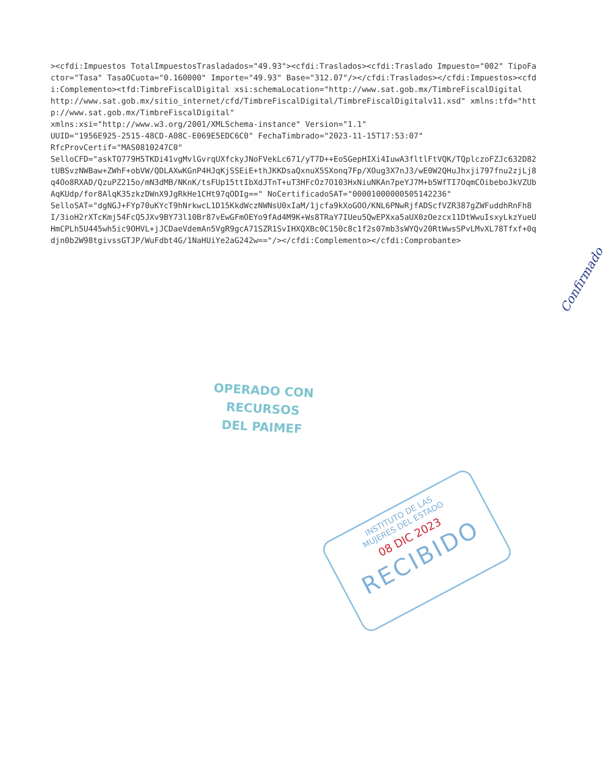><cfdi:Impuestos TotalImpuestosTrasladados="49.93"><cfdi:Traslados><cfdi:Traslado Impuesto="002" TipoFactor="Tasa" TasaOCuota="0.160000" Importe="49.93" Base="312.07"/></cfdi:Traslados></cfdi:Impuestos><cfdi:Complemento><tfd:TimbreFiscalDigital xsi:schemaLocation="http://www.sat.gob.mx/TimbreFiscalDigital http://www.sat.gob.mx/sitio_internet/cfd/TimbreFiscalDigital/TimbreFiscalDigitalv11.xsd" xmlns:tfd="http://www.sat.gob.mx/TimbreFiscalDigital" xmlns:xsi="http://www.w3.org/2001/XMLSchema-instance" Version="1.1" UUID="1956E925-2515-48CD-A08C-E069E5EDC6C0" FechaTimbrado="2023-11-15T17:53:07" RfcProvCertif="MAS0810247C0" SelloCFD="askTO779H5TKDi41vgMvlGvrqUXfckyJNoFVekLc671/yT7D++EoSGepHIXi4IuwA3fltlFtVQK/TQplczoFZJc632D82tUBSvzNWBaw+ZWhF+obVW/QDLAXwKGnP4HJqKjSSEiE+thJKKDsaQxnuX5SXonq7Fp/XOug3X7nJ3/wE0W2QHuJhxji797fnu2zjLj8q4Oo8RXAD/QzuPZ215o/mN3dMB/NKnK/tsFUp15ttIbXdJTnT+uT3HFcOz7O103HxNiuNKAn7peYJ7M+b5WfTI7OqmCOibeboJkVZUbAqKUdp/for8AlqK35zkzDWnX9JgRkHe1CHt97qODIg==" NoCertificadoSAT="00001000000505142236" SelloSAT="dgNGJ+FYp70uKYcT9hNrkwcL1D15KkdWczNWNsU0xIaM/1jcfa9kXoGOO/KNL6PNwRjfADScfVZR387gZWFuddhRnFh8I/3ioH2rXTcKmj54FcQ5JXv9BY73l10Br87vEwGFmOEYo9fAd4M9K+Ws8TRaY7IUeu5QwEPXxa5aUX0zOezcx11DtWwuIsxyLkzYueUHmCPLh5U445wh5ic9OHVL+jJCDaeVdemAn5VgR9gcA71SZR1SvIHXQXBc0C150c8c1f2s07mb3sWYQv20RtWwsSPvLMvXL78Tfxf+0qdjn0b2W98tgivssGTJP/WuFdbt4G/1NaHUiYe2aG242w=="/></cfdi:Complemento></cfdi:Comprobante>
Confirmado
OPERADO CON RECURSOS
DEL PAIMEF
INSTITUTO DE LAS
MUJERES DEL ESTADO
08 DIC 2023
RECIBIDO